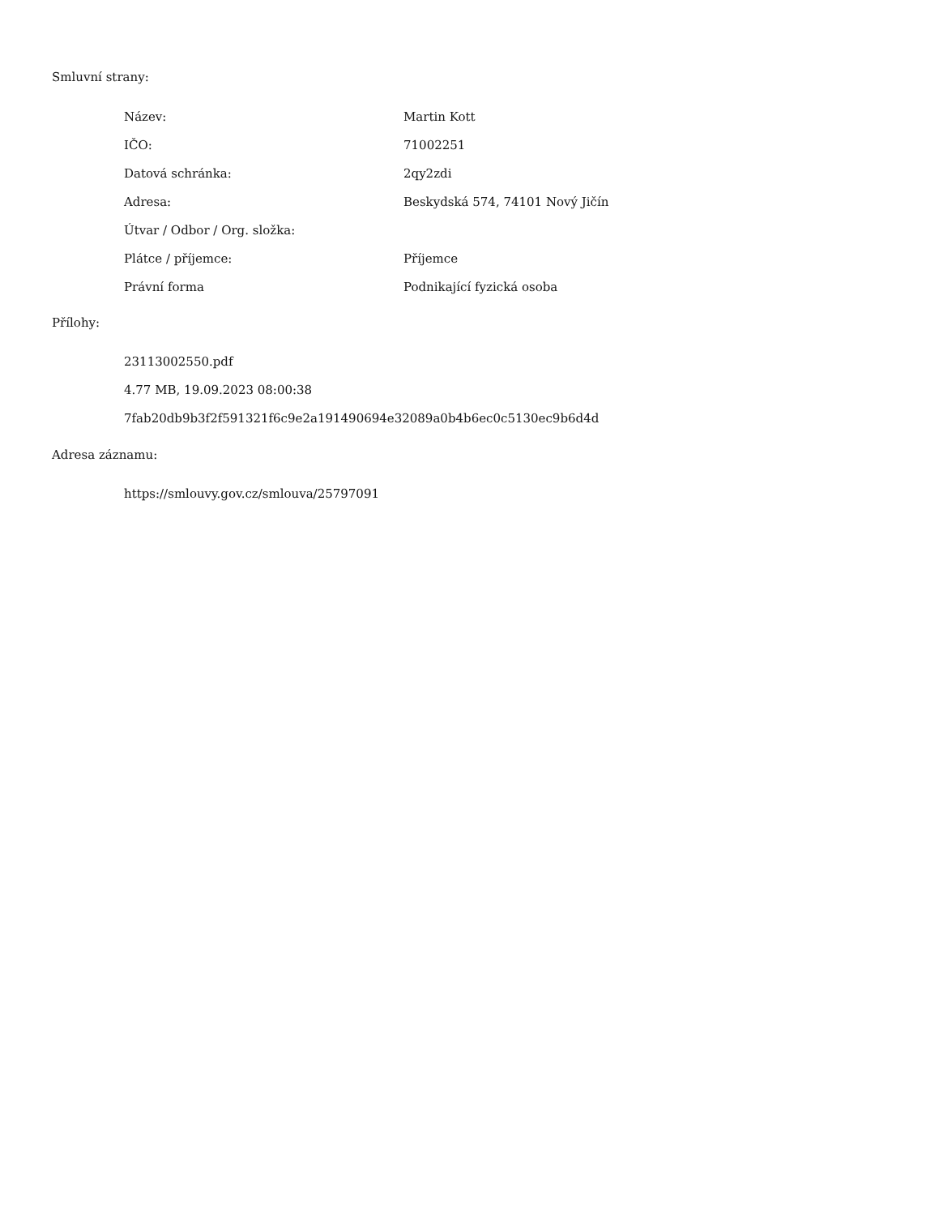Smluvní strany:
| Název: | Martin Kott |
| IČO: | 71002251 |
| Datová schránka: | 2qy2zdi |
| Adresa: | Beskydská 574, 74101 Nový Jičín |
| Útvar / Odbor / Org. složka: | |
| Plátce / příjemce: | Příjemce |
| Právní forma | Podnikající fyzická osoba |
Přílohy:
23113002550.pdf
4.77 MB, 19.09.2023 08:00:38
7fab20db9b3f2f591321f6c9e2a191490694e32089a0b4b6ec0c5130ec9b6d4d
Adresa záznamu:
https://smlouvy.gov.cz/smlouva/25797091